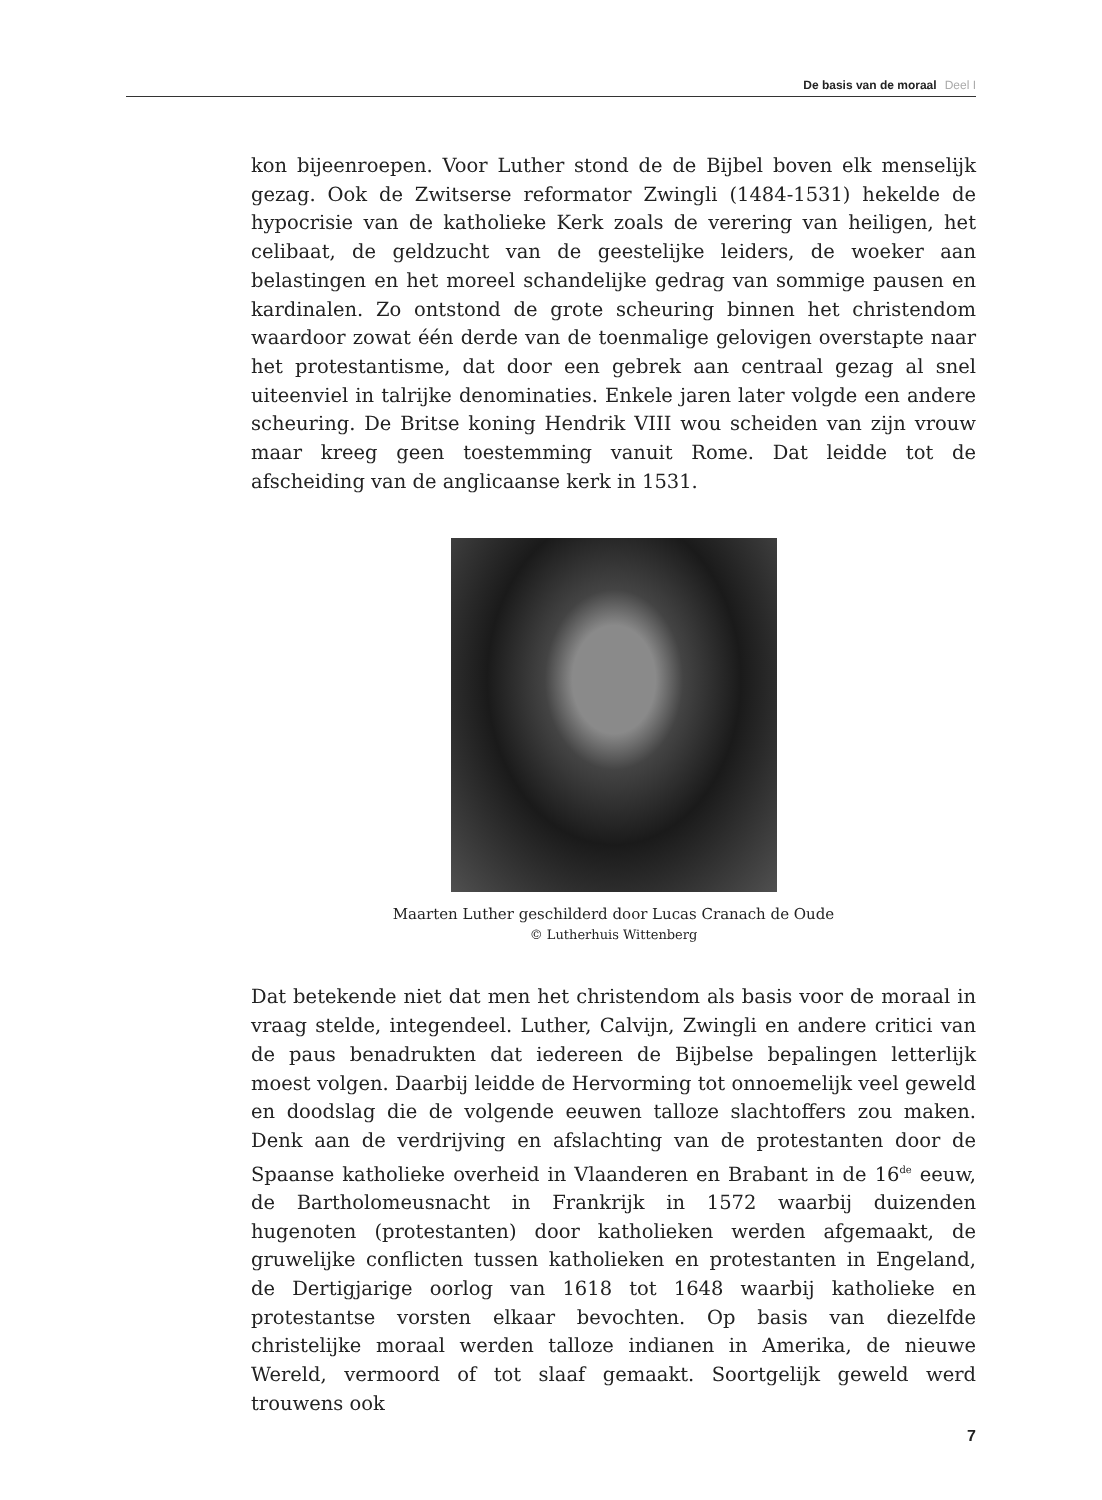De basis van de moraal Deel I
kon bijeenroepen. Voor Luther stond de de Bijbel boven elk menselijk gezag. Ook de Zwitserse reformator Zwingli (1484-1531) hekelde de hypocrisie van de katholieke Kerk zoals de verering van heiligen, het celibaat, de geldzucht van de geestelijke leiders, de woeker aan belastingen en het moreel schandelijke gedrag van sommige pausen en kardinalen. Zo ontstond de grote scheuring binnen het christendom waardoor zowat één derde van de toenmalige gelovigen overstapte naar het protestantisme, dat door een gebrek aan centraal gezag al snel uiteenviel in talrijke denominaties. Enkele jaren later volgde een andere scheuring. De Britse koning Hendrik VIII wou scheiden van zijn vrouw maar kreeg geen toestemming vanuit Rome. Dat leidde tot de afscheiding van de anglicaanse kerk in 1531.
Maarten Luther geschilderd door Lucas Cranach de Oude
© Lutherhuis Wittenberg
Dat betekende niet dat men het christendom als basis voor de moraal in vraag stelde, integendeel. Luther, Calvijn, Zwingli en andere critici van de paus benadrukten dat iedereen de Bijbelse bepalingen letterlijk moest volgen. Daarbij leidde de Hervorming tot onnoemelijk veel geweld en doodslag die de volgende eeuwen talloze slachtoffers zou maken. Denk aan de verdrijving en afslachting van de protestanten door de Spaanse katholieke overheid in Vlaanderen en Brabant in de 16<sup>de</sup> eeuw, de Bartholomeusnacht in Frankrijk in 1572 waarbij duizenden hugenoten (protestanten) door katholieken werden afgemaakt, de gruwelijke conflicten tussen katholieken en protestanten in Engeland, de Dertigjarige oorlog van 1618 tot 1648 waarbij katholieke en protestantse vorsten elkaar bevochten. Op basis van diezelfde christelijke moraal werden talloze indianen in Amerika, de nieuwe Wereld, vermoord of tot slaaf gemaakt. Soortgelijk geweld werd trouwens ook
7